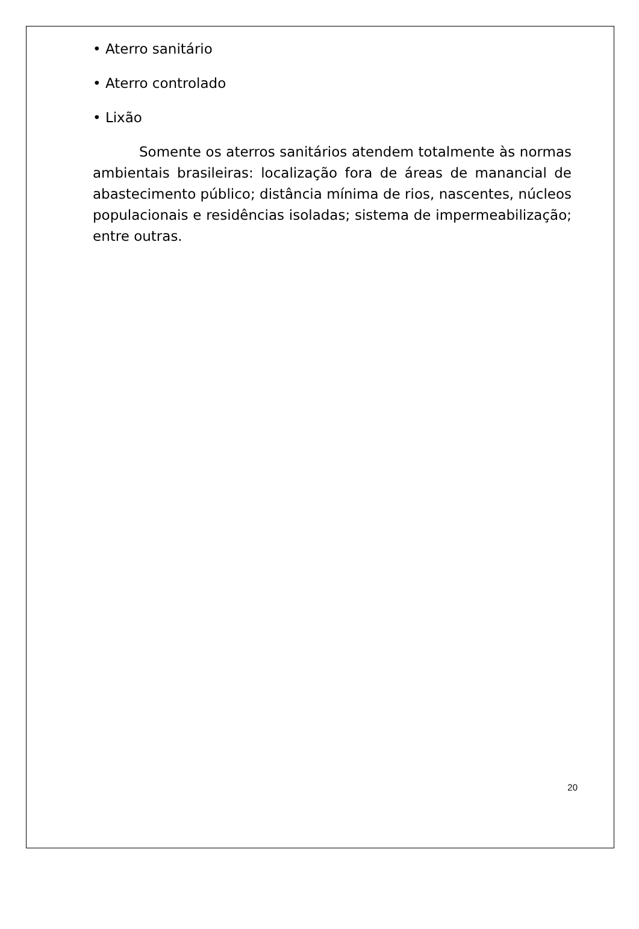• Aterro sanitário
• Aterro controlado
• Lixão
Somente os aterros sanitários atendem totalmente às normas ambientais brasileiras: localização fora de áreas de manancial de abastecimento público; distância mínima de rios, nascentes, núcleos populacionais e residências isoladas; sistema de impermeabilização; entre outras.
20